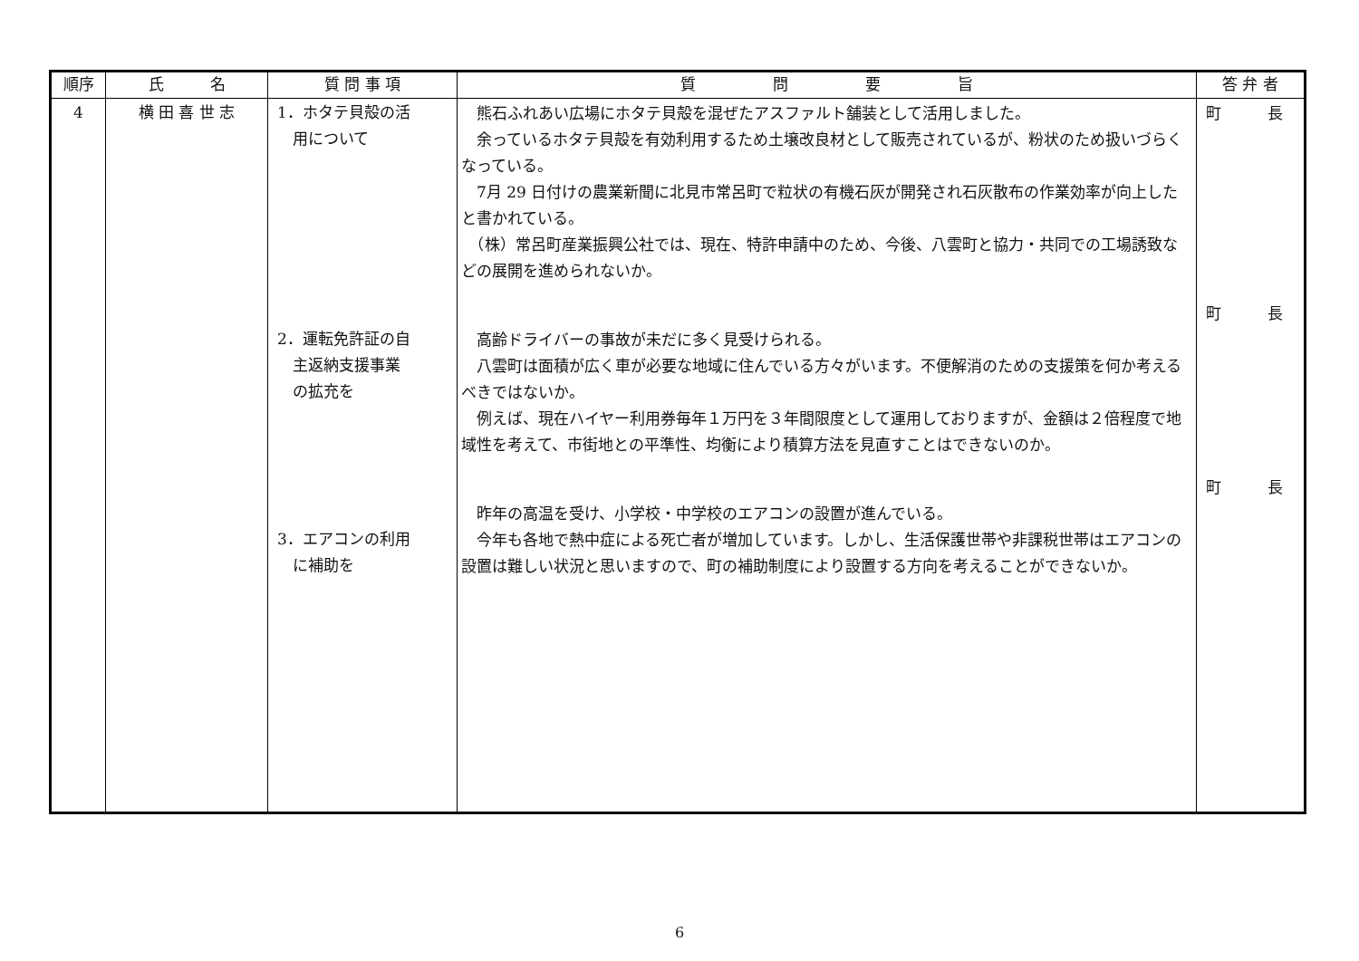| 順序 | 氏 名 | 質 問 事 項 | 質 問 要 旨 | 答 弁 者 |
| --- | --- | --- | --- | --- |
| 4 | 横 田 喜 世 志 | 1．ホタテ貝殻の活 用について 2．運転免許証の自 主返納支援事業 の拡充を 3．エアコンの利用 に補助を | 熊石ふれあい広場にホタテ貝殻を混ぜたアスファルト舗装として活用しました。 余っているホタテ貝殻を有効利用するため土壌改良材として販売されているが、粉状のため扱いづらくなっている。 7月 29 日付けの農業新聞に北見市常呂町で粒状の有機石灰が開発され石灰散布の作業効率が向上したと書かれている。 （株）常呂町産業振興公社では、現在、特許申請中のため、今後、八雲町と協力・共同での工場誘致などの展開を進められないか。 高齢ドライバーの事故が未だに多く見受けられる。 八雲町は面積が広く車が必要な地域に住んでいる方々がいます。不便解消のための支援策を何か考えるべきではないか。 例えば、現在ハイヤー利用券毎年１万円を３年間限度として運用しておりますが、金額は２倍程度で地域性を考えて、市街地との平準性、均衡により積算方法を見直すことはできないのか。 昨年の高温を受け、小学校・中学校のエアコンの設置が進んでいる。 今年も各地で熱中症による死亡者が増加しています。しかし、生活保護世帯や非課税世帯はエアコンの設置は難しい状況と思いますので、町の補助制度により設置する方向を考えることができないか。 | 町 長 町 長 町 長 |
6